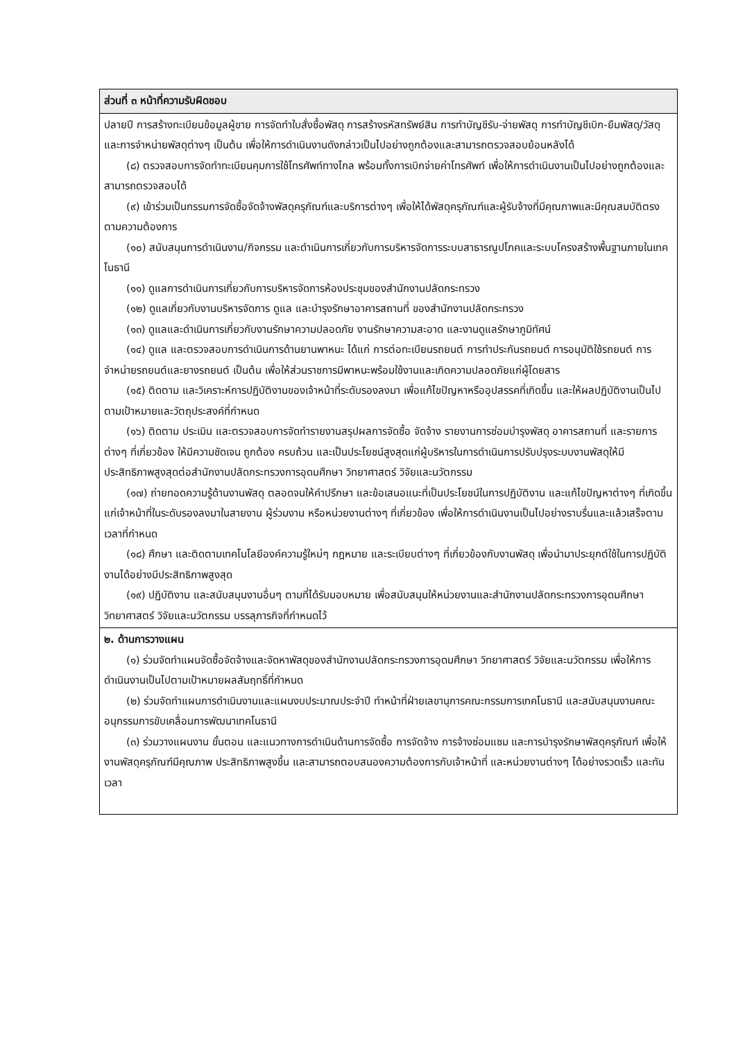| ส่วนที่ ๓ หน้าที่ความรับผิดชอบ |
| --- |
| ปลายปี การสร้างทะเบียนข้อมูลผู้ขาย การจัดทำใบสั่งซื้อพัสดุ การสร้างรหัสทรัพย์สิน การทำบัญชีรับ-จ่ายพัสดุ การทำบัญชีเบิก-ยืมพัสดุ/วัสดุ และการจำหน่ายพัสดุต่างๆ เป็นต้น เพื่อให้การดำเนินงานดังกล่าวเป็นไปอย่างถูกต้องและสามารถตรวจสอบย้อนหลังได้ (๘) ตรวจสอบการจัดทำทะเบียนคุมการใช้โทรศัพท์ทางไกล พร้อมทั้งการเบิกจ่ายค่าโทรศัพท์ เพื่อให้การดำเนินงานเป็นไปอย่างถูกต้องและสามารถตรวจสอบได้ (๙) เข้าร่วมเป็นกรรมการจัดซื้อจัดจ้างพัสดุครุภัณฑ์และบริการต่างๆ เพื่อให้ได้พัสดุครุภัณฑ์และผู้รับจ้างที่มีคุณภาพและมีคุณสมบัติตรงตามความต้องการ (๑๐) สนับสนุนการดำเนินงาน/กิจกรรม และดำเนินการเกี่ยวกับการบริหารจัดการระบบสาธารณูปโภคและระบบโครงสร้างพื้นฐานภายในเทคโนธานี (๑๑) ดูแลการดำเนินการเกี่ยวกับการบริหารจัดการห้องประชุมของสำนักงานปลัดกระทรวง (๑๒) ดูแลเกี่ยวกับงานบริหารจัดการ ดูแล และบำรุงรักษาอาคารสถานที่ ของสำนักงานปลัดกระทรวง (๑๓) ดูแลและดำเนินการเกี่ยวกับงานรักษาความปลอดภัย งานรักษาความสะอาด และงานดูแลรักษาภูมิทัศน์ (๑๔) ดูแล และตรวจสอบการดำเนินการด้านยานพาหนะ ได้แก่ การต่อทะเบียนรถยนต์ การทำประกันรถยนต์ การอนุมัติใช้รถยนต์ การจำหน่ายรถยนต์และยางรถยนต์ เป็นต้น เพื่อให้ส่วนราชการมีพาหนะพร้อมใช้งานและเกิดความปลอดภัยแก่ผู้โดยสาร (๑๕) ติดตาม และวิเคราะห์การปฏิบัติงานของเจ้าหน้าที่ระดับรองลงมา เพื่อแก้ไขปัญหาหรืออุปสรรคที่เกิดขึ้น และให้ผลปฏิบัติงานเป็นไปตามเป้าหมายและวัตถุประสงค์ที่กำหนด (๑๖) ติดตาม ประเมิน และตรวจสอบการจัดทำรายงานสรุปผลการจัดซื้อ จัดจ้าง รายงานการซ่อมบำรุงพัสดุ อาคารสถานที่ และรายการต่างๆ ที่เกี่ยวข้อง ให้มีความชัดเจน ถูกต้อง ครบถ้วน และเป็นประโยชน์สูงสุดแก่ผู้บริหารในการดำเนินการปรับปรุงระบบงานพัสดุให้มีประสิทธิภาพสูงสุดต่อสำนักงานปลัดกระทรวงการอุดมศึกษา วิทยาศาสตร์ วิจัยและนวัตกรรม (๑๗) ถ่ายทอดความรู้ด้านงานพัสดุ ตลอดจนให้คำปรึกษา และข้อเสนอแนะที่เป็นประโยชน์ในการปฏิบัติงาน และแก้ไขปัญหาต่างๆ ที่เกิดขึ้นแก่เจ้าหน้าที่ในระดับรองลงมาในสายงาน ผู้ร่วมงาน หรือหน่วยงานต่างๆ ที่เกี่ยวข้อง เพื่อให้การดำเนินงานเป็นไปอย่างราบรื่นและแล้วเสร็จตามเวลาที่กำหนด (๑๘) ศึกษา และติดตามเทคโนโลยีองค์ความรู้ใหม่ๆ กฎหมาย และระเบียบต่างๆ ที่เกี่ยวข้องกับงานพัสดุ เพื่อนำมาประยุกต์ใช้ในการปฏิบัติงานได้อย่างมีประสิทธิภาพสูงสุด (๑๙) ปฏิบัติงาน และสนับสนุนงานอื่นๆ ตามที่ได้รับมอบหมาย เพื่อสนับสนุนให้หน่วยงานและสำนักงานปลัดกระทรวงการอุดมศึกษา วิทยาศาสตร์ วิจัยและนวัตกรรม บรรลุภารกิจที่กำหนดไว้ |
| ๒. ด้านการวางแผน (๑) ร่วมจัดทำแผนจัดซื้อจัดจ้างและจัดหาพัสดุของสำนักงานปลัดกระทรวงการอุดมศึกษา วิทยาศาสตร์ วิจัยและนวัตกรรม เพื่อให้การดำเนินงานเป็นไปตามเป้าหมายผลสัมฤทธิ์ที่กำหนด (๒) ร่วมจัดทำแผนการดำเนินงานและแผนงบประมาณประจำปี ทำหน้าที่ฝ่ายเลขานุการคณะกรรมการเทคโนธานี และสนับสนุนงานคณะอนุกรรมการขับเคลื่อนการพัฒนาเทคโนธานี (๓) ร่วมวางแผนงาน ขั้นตอน และแนวทางการดำเนินด้านการจัดซื้อ การจัดจ้าง การจ้างซ่อมแซม และการบำรุงรักษาพัสดุครุภัณฑ์ เพื่อให้งานพัสดุครุภัณฑ์มีคุณภาพ ประสิทธิภาพสูงขึ้น และสามารถตอบสนองความต้องการกับเจ้าหน้าที่ และหน่วยงานต่างๆ ได้อย่างรวดเร็ว และทันเวลา |